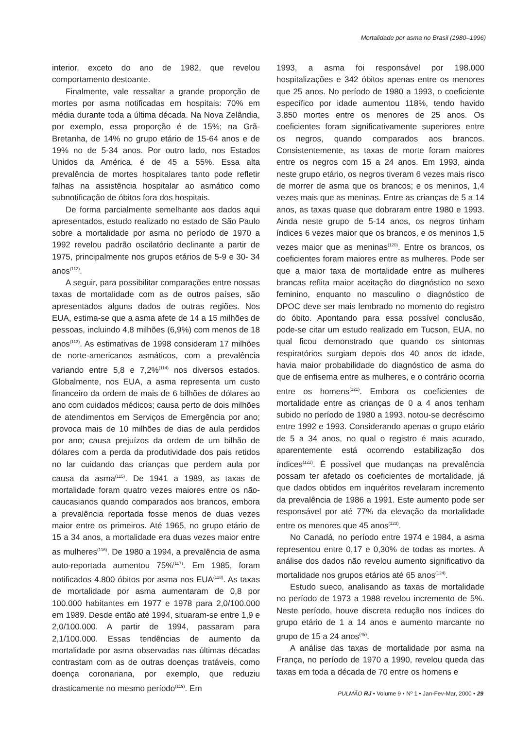Mortalidade por asma no Brasil (1980–1996)
interior, exceto do ano de 1982, que revelou comportamento destoante.
Finalmente, vale ressaltar a grande proporção de mortes por asma notificadas em hospitais: 70% em média durante toda a última década. Na Nova Zelândia, por exemplo, essa proporção é de 15%; na Grã-Bretanha, de 14% no grupo etário de 15-64 anos e de 19% no de 5-34 anos. Por outro lado, nos Estados Unidos da América, é de 45 a 55%. Essa alta prevalência de mortes hospitalares tanto pode refletir falhas na assistência hospitalar ao asmático como subnotificação de óbitos fora dos hospitais.
De forma parcialmente semelhante aos dados aqui apresentados, estudo realizado no estado de São Paulo sobre a mortalidade por asma no período de 1970 a 1992 revelou padrão oscilatório declinante a partir de 1975, principalmente nos grupos etários de 5-9 e 30- 34 anos<sup>(112)</sup>.
A seguir, para possibilitar comparações entre nossas taxas de mortalidade com as de outros países, são apresentados alguns dados de outras regiões. Nos EUA, estima-se que a asma afete de 14 a 15 milhões de pessoas, incluindo 4,8 milhões (6,9%) com menos de 18 anos<sup>(113)</sup>. As estimativas de 1998 consideram 17 milhões de norte-americanos asmáticos, com a prevalência variando entre 5,8 e 7,2%<sup>(114)</sup> nos diversos estados. Globalmente, nos EUA, a asma representa um custo financeiro da ordem de mais de 6 bilhões de dólares ao ano com cuidados médicos; causa perto de dois milhões de atendimentos em Serviços de Emergência por ano; provoca mais de 10 milhões de dias de aula perdidos por ano; causa prejuízos da ordem de um bilhão de dólares com a perda da produtividade dos pais retidos no lar cuidando das crianças que perdem aula por causa da asma<sup>(115)</sup>. De 1941 a 1989, as taxas de mortalidade foram quatro vezes maiores entre os não-caucasianos quando comparados aos brancos, embora a prevalência reportada fosse menos de duas vezes maior entre os primeiros. Até 1965, no grupo etário de 15 a 34 anos, a mortalidade era duas vezes maior entre as mulheres<sup>(116)</sup>. De 1980 a 1994, a prevalência de asma auto-reportada aumentou 75%<sup>(117)</sup>. Em 1985, foram notificados 4.800 óbitos por asma nos EUA<sup>(118)</sup>. As taxas de mortalidade por asma aumentaram de 0,8 por 100.000 habitantes em 1977 e 1978 para 2,0/100.000 em 1989. Desde então até 1994, situaram-se entre 1,9 e 2,0/100.000. A partir de 1994, passaram para 2,1/100.000. Essas tendências de aumento da mortalidade por asma observadas nas últimas décadas contrastam com as de outras doenças tratáveis, como doença coronariana, por exemplo, que reduziu drasticamente no mesmo período<sup>(119)</sup>. Em
1993, a asma foi responsável por 198.000 hospitalizações e 342 óbitos apenas entre os menores que 25 anos. No período de 1980 a 1993, o coeficiente específico por idade aumentou 118%, tendo havido 3.850 mortes entre os menores de 25 anos. Os coeficientes foram significativamente superiores entre os negros, quando comparados aos brancos. Consistentemente, as taxas de morte foram maiores entre os negros com 15 a 24 anos. Em 1993, ainda neste grupo etário, os negros tiveram 6 vezes mais risco de morrer de asma que os brancos; e os meninos, 1,4 vezes mais que as meninas. Entre as crianças de 5 a 14 anos, as taxas quase que dobraram entre 1980 e 1993. Ainda neste grupo de 5-14 anos, os negros tinham índices 6 vezes maior que os brancos, e os meninos 1,5 vezes maior que as meninas<sup>(120)</sup>. Entre os brancos, os coeficientes foram maiores entre as mulheres. Pode ser que a maior taxa de mortalidade entre as mulheres brancas reflita maior aceitação do diagnóstico no sexo feminino, enquanto no masculino o diagnóstico de DPOC deve ser mais lembrado no momento do registro do óbito. Apontando para essa possível conclusão, pode-se citar um estudo realizado em Tucson, EUA, no qual ficou demonstrado que quando os sintomas respiratórios surgiam depois dos 40 anos de idade, havia maior probabilidade do diagnóstico de asma do que de enfisema entre as mulheres, e o contrário ocorria entre os homens<sup>(121)</sup>. Embora os coeficientes de mortalidade entre as crianças de 0 a 4 anos tenham subido no período de 1980 a 1993, notou-se decréscimo entre 1992 e 1993. Considerando apenas o grupo etário de 5 a 34 anos, no qual o registro é mais acurado, aparentemente está ocorrendo estabilização dos índices<sup>(122)</sup>. É possível que mudanças na prevalência possam ter afetado os coeficientes de mortalidade, já que dados obtidos em inquéritos revelaram incremento da prevalência de 1986 a 1991. Este aumento pode ser responsável por até 77% da elevação da mortalidade entre os menores que 45 anos<sup>(123)</sup>.
No Canadá, no período entre 1974 e 1984, a asma representou entre 0,17 e 0,30% de todas as mortes. A análise dos dados não revelou aumento significativo da mortalidade nos grupos etários até 65 anos<sup>(124)</sup>.
Estudo sueco, analisando as taxas de mortalidade no período de 1973 a 1988 revelou incremento de 5%. Neste período, houve discreta redução nos índices do grupo etário de 1 a 14 anos e aumento marcante no grupo de 15 a 24 anos<sup>(49)</sup>.
A análise das taxas de mortalidade por asma na França, no período de 1970 a 1990, revelou queda das taxas em toda a década de 70 entre os homens e
PULMÃO RJ • Volume 9 • Nº 1 • Jan-Fev-Mar, 2000 • 29